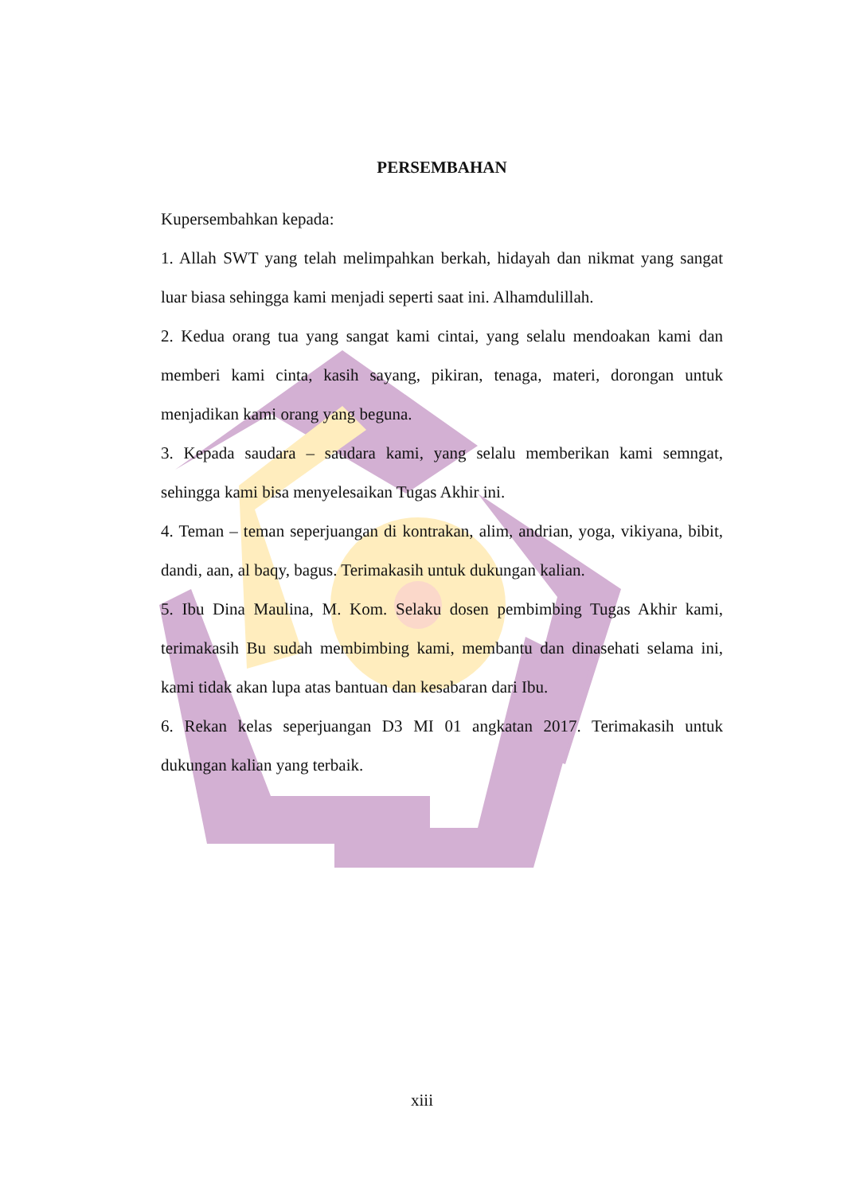PERSEMBAHAN
Kupersembahkan kepada:
1. Allah SWT yang telah melimpahkan berkah, hidayah dan nikmat yang sangat luar biasa sehingga kami menjadi seperti saat ini. Alhamdulillah.
2. Kedua orang tua yang sangat kami cintai, yang selalu mendoakan kami dan memberi kami cinta, kasih sayang, pikiran, tenaga, materi, dorongan untuk menjadikan kami orang yang beguna.
3. Kepada saudara – saudara kami, yang selalu memberikan kami semngat, sehingga kami bisa menyelesaikan Tugas Akhir ini.
4. Teman – teman seperjuangan di kontrakan, alim, andrian, yoga, vikiyana, bibit, dandi, aan, al baqy, bagus. Terimakasih untuk dukungan kalian.
5. Ibu Dina Maulina, M. Kom. Selaku dosen pembimbing Tugas Akhir kami, terimakasih Bu sudah membimbing kami, membantu dan dinasehati selama ini, kami tidak akan lupa atas bantuan dan kesabaran dari Ibu.
6. Rekan kelas seperjuangan D3 MI 01 angkatan 2017. Terimakasih untuk dukungan kalian yang terbaik.
xiii